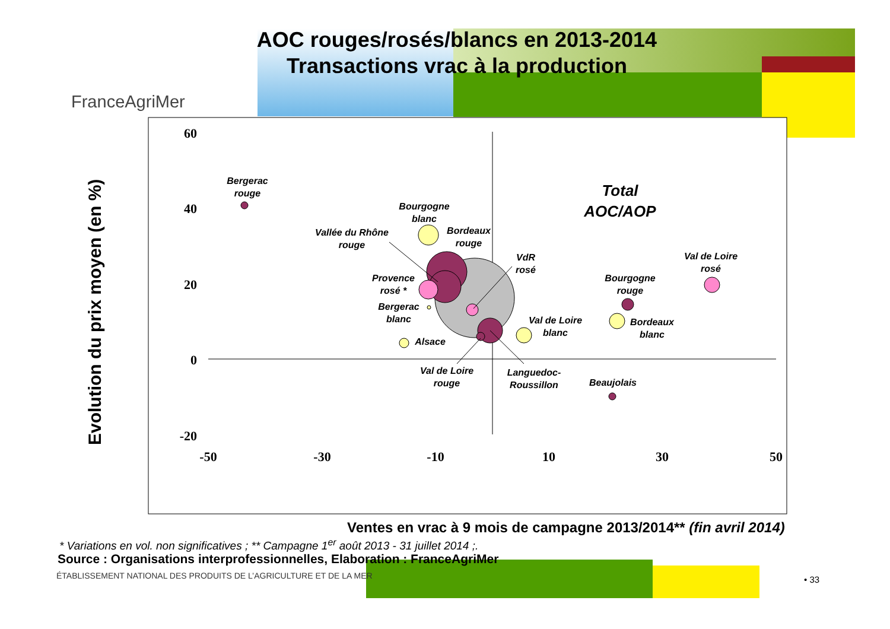AOC rouges/rosés/blancs en 2013-2014
Transactions vrac à la production
FranceAgriMer
60
40
20
0
-20
-50
-30
-10
10
30
50
Bergerac
rouge
Bourgogne
blanc
Vallée du Rhône
rouge
Bordeaux
rouge
VdR
rosé
Provence
rosé *
Bergerac
blanc
Alsace
Val de Loire
blanc
Bourgogne
rouge
Bordeaux
blanc
Val de Loire
rosé
Val de Loire
rouge
Languedoc-
Roussillon
Beaujolais
Total
AOC/AOP
Evolution du prix moyen (en %)
Ventes en vrac à 9 mois de campagne 2013/2014** (fin avril 2014)
* Variations en vol. non significatives ; ** Campagne 1<sup>er</sup> août 2013 - 31 juillet 2014 ;.
Source : Organisations interprofessionnelles, Elaboration : FranceAgriMer
ÉTABLISSEMENT NATIONAL DES PRODUITS DE L’AGRICULTURE ET DE LA MER
• 33